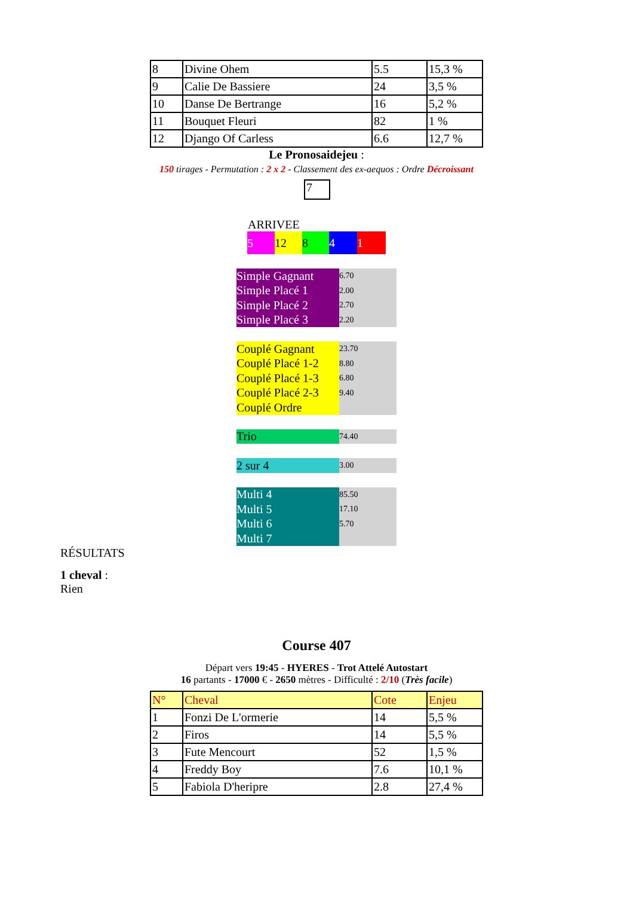| 8 | Divine Ohem | 5.5 | 15,3 % |
| 9 | Calie De Bassiere | 24 | 3,5 % |
| 10 | Danse De Bertrange | 16 | 5,2 % |
| 11 | Bouquet Fleuri | 82 | 1 % |
| 12 | Django Of Carless | 6.6 | 12,7 % |
Le Pronosaidejeu :
150 tirages - Permutation : 2 x 2 - Classement des ex-aequos : Ordre Décroissant
7
ARRIVEE
5 12 8 4 1
| Simple Gagnant | 6.70 |
| Simple Placé 1 | 2.00 |
| Simple Placé 2 | 2.70 |
| Simple Placé 3 | 2.20 |
| Couplé Gagnant | 23.70 |
| Couplé Placé 1-2 | 8.80 |
| Couplé Placé 1-3 | 6.80 |
| Couplé Placé 2-3 | 9.40 |
| Couplé Ordre | |
| Trio | 74.40 |
| 2 sur 4 | 3.00 |
| Multi 4 | 85.50 |
| Multi 5 | 17.10 |
| Multi 6 | 5.70 |
| Multi 7 | |
RÉSULTATS
1 cheval :
Rien
Course 407
Départ vers 19:45 - HYERES - Trot Attelé Autostart
16 partants - 17000 € - 2650 mètres - Difficulté : 2/10 (Très facile)
| N° | Cheval | Cote | Enjeu |
| --- | --- | --- | --- |
| 1 | Fonzi De L'ormerie | 14 | 5,5 % |
| 2 | Firos | 14 | 5,5 % |
| 3 | Fute Mencourt | 52 | 1,5 % |
| 4 | Freddy Boy | 7.6 | 10,1 % |
| 5 | Fabiola D'heripre | 2.8 | 27,4 % |